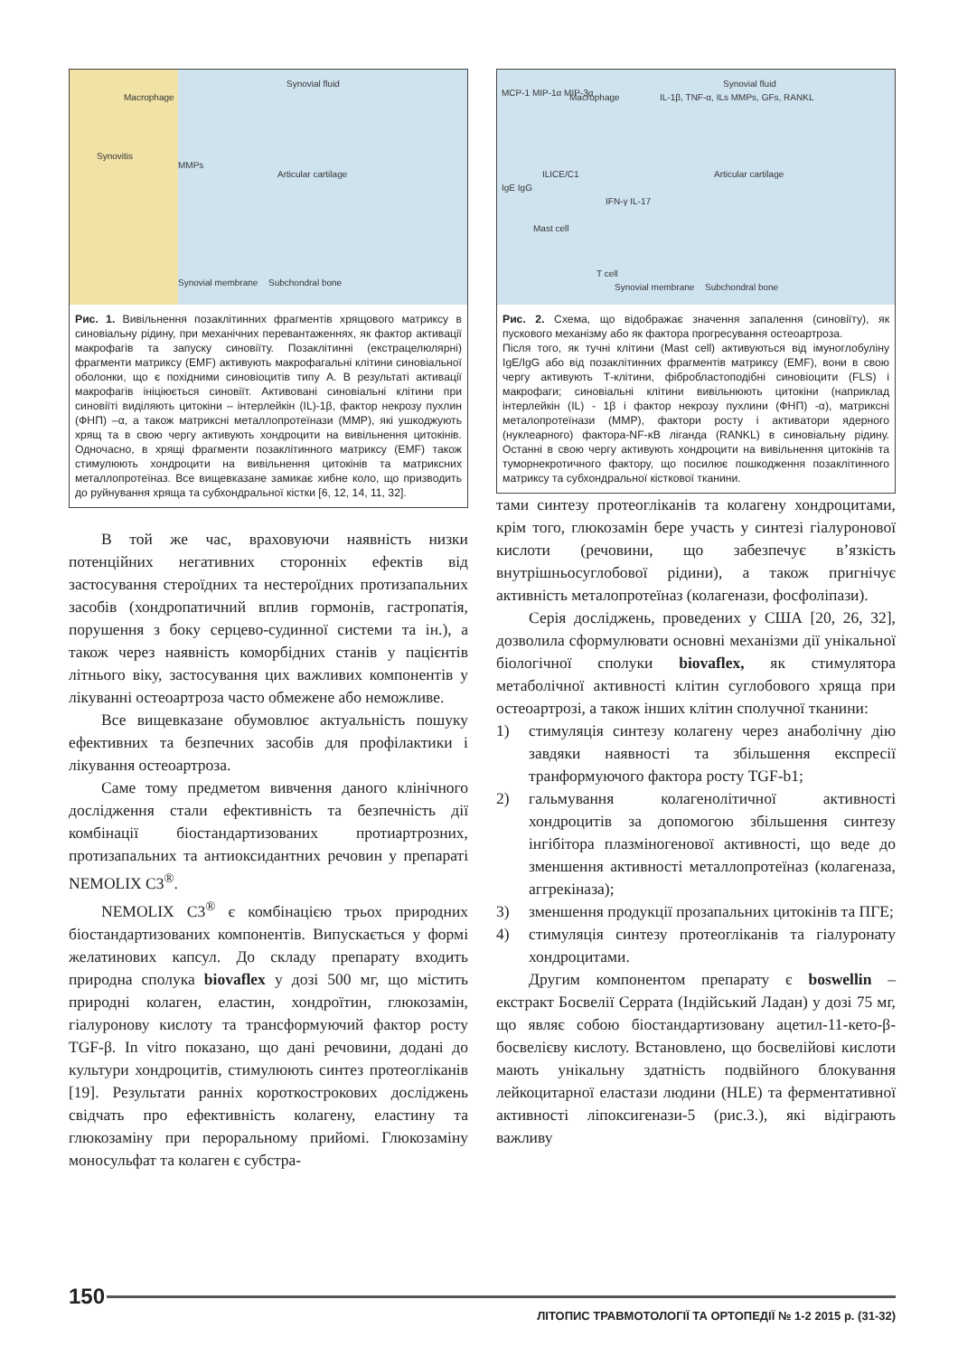Macrophage
Synovitis
MMPs
Articular cartilage
Synovial fluid
Synovial membrane Subchondral bone
Рис. 1. Вивільнення позаклітинних фрагментів хрящового матриксу в синовіальну рідину, при механічних перевантаженнях, як фактор активації макрофагів та запуску синовіїту. Позаклітинні (екстрацелюлярні) фрагменти матриксу (EMF) активують макрофагальні клітини синовіальної оболонки, що є похідними синовіоцитів типу А. В результаті активації макрофагів ініціюється синовіїт. Активовані синовіальні клітини при синовіїті виділяють цитокіни – інтерлейкін (IL)-1β, фактор некрозу пухлин (ФНП) –α, а також матриксні металлопротеїнази (MMP), які ушкоджують хрящ та в свою чергу активують хондроцити на вивільнення цитокінів. Одночасно, в хрящі фрагменти позаклітинного матриксу (EMF) також стимулюють хондроцити на вивільнення цитокінів та матриксних металлопротеїназ. Все вищевказане замикає хибне коло, що призводить до руйнування хряща та субхондральної кістки [6, 12, 14, 11, 32].
В той же час, враховуючи наявність низки потенційних негативних сторонніх ефектів від застосування стероїдних та нестероїдних протизапальних засобів (хондропатичний вплив гормонів, гастропатія, порушення з боку серцево-судинної системи та ін.), а також через наявність коморбідних станів у пацієнтів літнього віку, застосування цих важливих компонентів у лікуванні остеоартроза часто обмежене або неможливе.
Все вищевказане обумовлює актуальність пошуку ефективних та безпечних засобів для профілактики і лікування остеоартроза.
Саме тому предметом вивчення даного клінічного дослідження стали ефективність та безпечність дії комбінації біостандартизованих протиартрозних, протизапальних та антиоксидантних речовин у препараті NEMOLIX C3<sup>®</sup>.
NEMOLIX C3<sup>®</sup> є комбінацією трьох природних біостандартизованих компонентів. Випускається у формі желатинових капсул. До складу препарату входить природна сполука biovaflex у дозі 500 мг, що містить природні колаген, еластин, хондроїтин, глюкозамін, гіалуронову кислоту та трансформуючий фактор росту TGF-β. In vitro показано, що дані речовини, додані до культури хондроцитів, стимулюють синтез протеогліканів [19]. Результати ранніх короткострокових досліджень свідчать про ефективність колагену, еластину та глюкозаміну при пероральному прийомі. Глюкозаміну моносульфат та колаген є субстра-
MCP-1 MIP-1α MIP-3α Macrophage IL-1β, TNF-α, ILs MMPs, GFs, RANKL
ILICE/C1
IgE IgG
Mast cell
T cell
IFN-γ IL-17
Articular cartilage
Synovial fluid
Synovial membrane Subchondral bone
Рис. 2. Схема, що відображає значення запалення (синовіїту), як пускового механізму або як фактора прогресування остеоартроза.
Після того, як тучні клітини (Mast cell) активуються від імуноглобуліну IgE/IgG або від позаклітинних фрагментів матриксу (EMF), вони в свою чергу активують Т-клітини, фібробластоподібні синовіоцити (FLS) і макрофаги; синовіальні клітини вивільнюють цитокіни (наприклад інтерлейкін (IL) - 1β і фактор некрозу пухлини (ФНП) -α), матриксні металопротеїнази (MMP), фактори росту і активатори ядерного (нуклеарного) фактора-NF-κB ліганда (RANKL) в синовіальну рідину. Останні в свою чергу активують хондроцити на вивільнення цитокінів та туморнекротичного фактору, що посилює пошкодження позаклітинного матриксу та субхондральної кісткової тканини.
тами синтезу протеогліканів та колагену хондроцитами, крім того, глюкозамін бере участь у синтезі гіалуронової кислоти (речовини, що забезпечує в’язкість внутрішньосуглобової рідини), а також пригнічує активність металопротеїназ (колагенази, фосфоліпази).
Серія досліджень, проведених у США [20, 26, 32], дозволила сформулювати основні механізми дії унікальної біологічної сполуки biovaflex, як стимулятора метаболічної активності клітин суглобового хряща при остеоартрозі, а також інших клітин сполучної тканини:
1) стимуляція синтезу колагену через анаболічну дію завдяки наявності та збільшення експресії транформуючого фактора росту TGF-b1;
2) гальмування колагенолітичної активності хондроцитів за допомогою збільшення синтезу інгібітора плазміногенової активності, що веде до зменшення активності металлопротеїназ (колагеназа, аггрекіназа);
3) зменшення продукції прозапальних цитокінів та ПГЕ;
4) стимуляція синтезу протеогліканів та гіалуронату хондроцитами.
Другим компонентом препарату є boswellin – екстракт Босвелії Серрата (Індійський Ладан) у дозі 75 мг, що являє собою біостандартизовану ацетил-11-кето-β-босвелієву кислоту. Встановлено, що босвелійові кислоти мають унікальну здатність подвійного блокування лейкоцитарної еластази людини (HLE) та ферментативної активності ліпоксигенази-5 (рис.3.), які відіграють важливу
150
ЛІТОПИС ТРАВМОТОЛОГІЇ ТА ОРТОПЕДІЇ № 1-2 2015 р. (31-32)